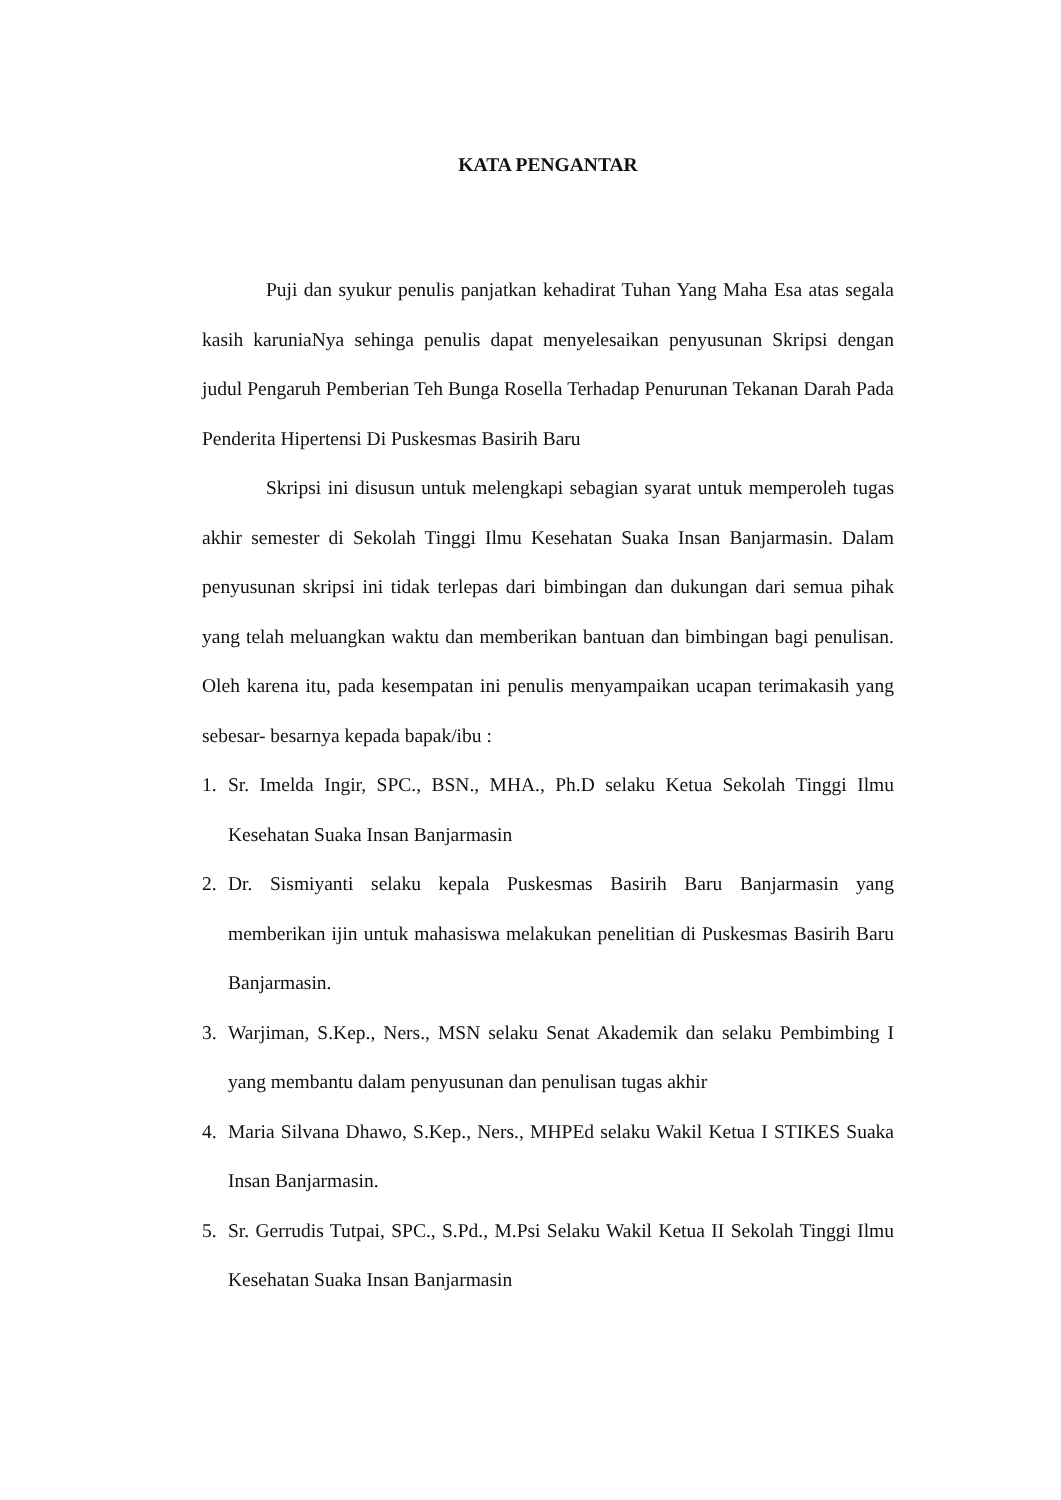KATA PENGANTAR
Puji dan syukur penulis panjatkan kehadirat Tuhan Yang Maha Esa atas segala kasih karuniaNya sehinga penulis dapat menyelesaikan penyusunan Skripsi dengan judul Pengaruh Pemberian Teh Bunga Rosella Terhadap Penurunan Tekanan Darah Pada Penderita Hipertensi Di Puskesmas Basirih Baru
Skripsi ini disusun untuk melengkapi sebagian syarat untuk memperoleh tugas akhir semester di Sekolah Tinggi Ilmu Kesehatan Suaka Insan Banjarmasin. Dalam penyusunan skripsi ini tidak terlepas dari bimbingan dan dukungan dari semua pihak yang telah meluangkan waktu dan memberikan bantuan dan bimbingan bagi penulisan. Oleh karena itu, pada kesempatan ini penulis menyampaikan ucapan terimakasih yang sebesar- besarnya kepada bapak/ibu :
1. Sr. Imelda Ingir, SPC., BSN., MHA., Ph.D selaku Ketua Sekolah Tinggi Ilmu Kesehatan Suaka Insan Banjarmasin
2. Dr. Sismiyanti selaku kepala Puskesmas Basirih Baru Banjarmasin yang memberikan ijin untuk mahasiswa melakukan penelitian di Puskesmas Basirih Baru Banjarmasin.
3. Warjiman, S.Kep., Ners., MSN selaku Senat Akademik dan selaku Pembimbing I yang membantu dalam penyusunan dan penulisan tugas akhir
4. Maria Silvana Dhawo, S.Kep., Ners., MHPEd selaku Wakil Ketua I STIKES Suaka Insan Banjarmasin.
5. Sr. Gerrudis Tutpai, SPC., S.Pd., M.Psi Selaku Wakil Ketua II Sekolah Tinggi Ilmu Kesehatan Suaka Insan Banjarmasin